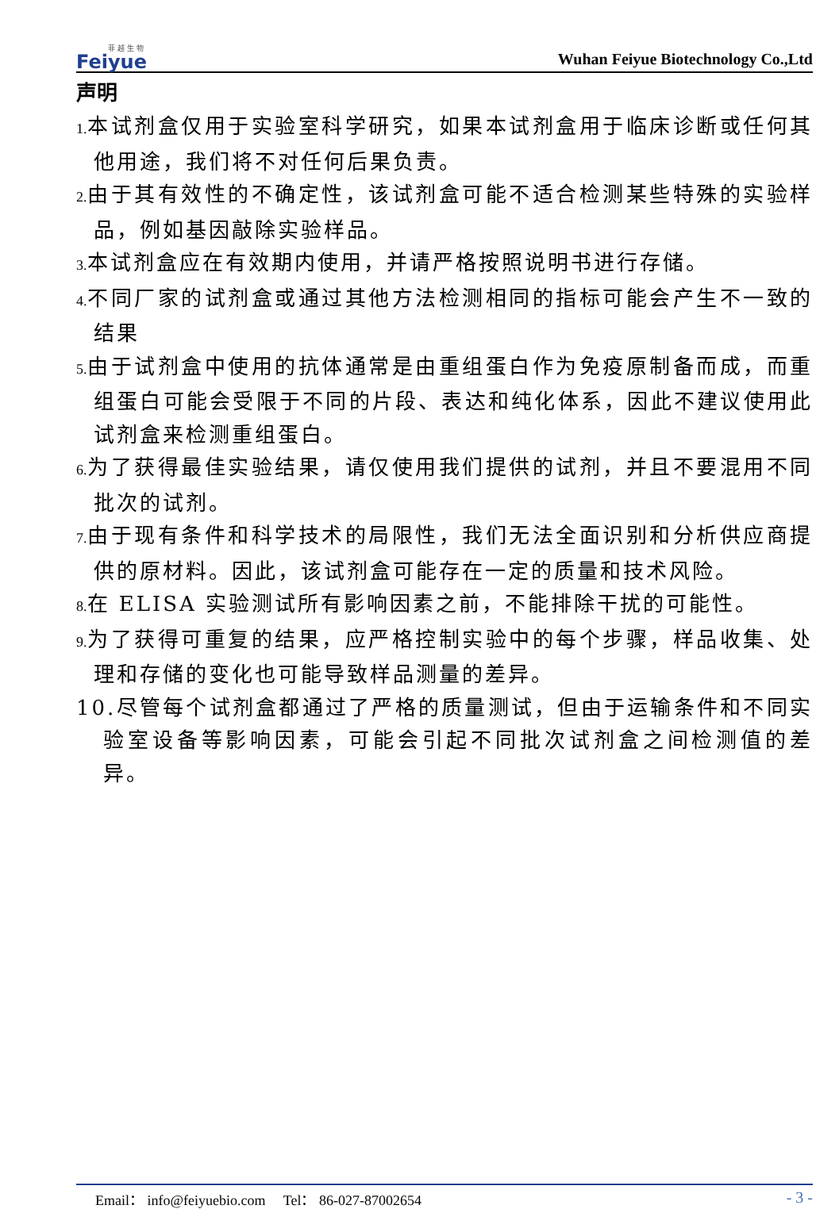菲 越 生 物
Feiyue
Wuhan Feiyue Biotechnology Co.,Ltd
声明
1. 本试剂盒仅用于实验室科学研究，如果本试剂盒用于临床诊断或任何其他用途，我们将不对任何后果负责。
2. 由于其有效性的不确定性，该试剂盒可能不适合检测某些特殊的实验样品，例如基因敲除实验样品。
3. 本试剂盒应在有效期内使用，并请严格按照说明书进行存储。
4. 不同厂家的试剂盒或通过其他方法检测相同的指标可能会产生不一致的结果
5. 由于试剂盒中使用的抗体通常是由重组蛋白作为免疫原制备而成，而重组蛋白可能会受限于不同的片段、表达和纯化体系，因此不建议使用此试剂盒来检测重组蛋白。
6. 为了获得最佳实验结果，请仅使用我们提供的试剂，并且不要混用不同批次的试剂。
7. 由于现有条件和科学技术的局限性，我们无法全面识别和分析供应商提供的原材料。因此，该试剂盒可能存在一定的质量和技术风险。
8. 在 ELISA 实验测试所有影响因素之前，不能排除干扰的可能性。
9. 为了获得可重复的结果，应严格控制实验中的每个步骤，样品收集、处理和存储的变化也可能导致样品测量的差异。
10.尽管每个试剂盒都通过了严格的质量测试，但由于运输条件和不同实验室设备等影响因素，可能会引起不同批次试剂盒之间检测值的差异。
Email： info@feiyuebio.com Tel： 86-027-87002654 - 3 -